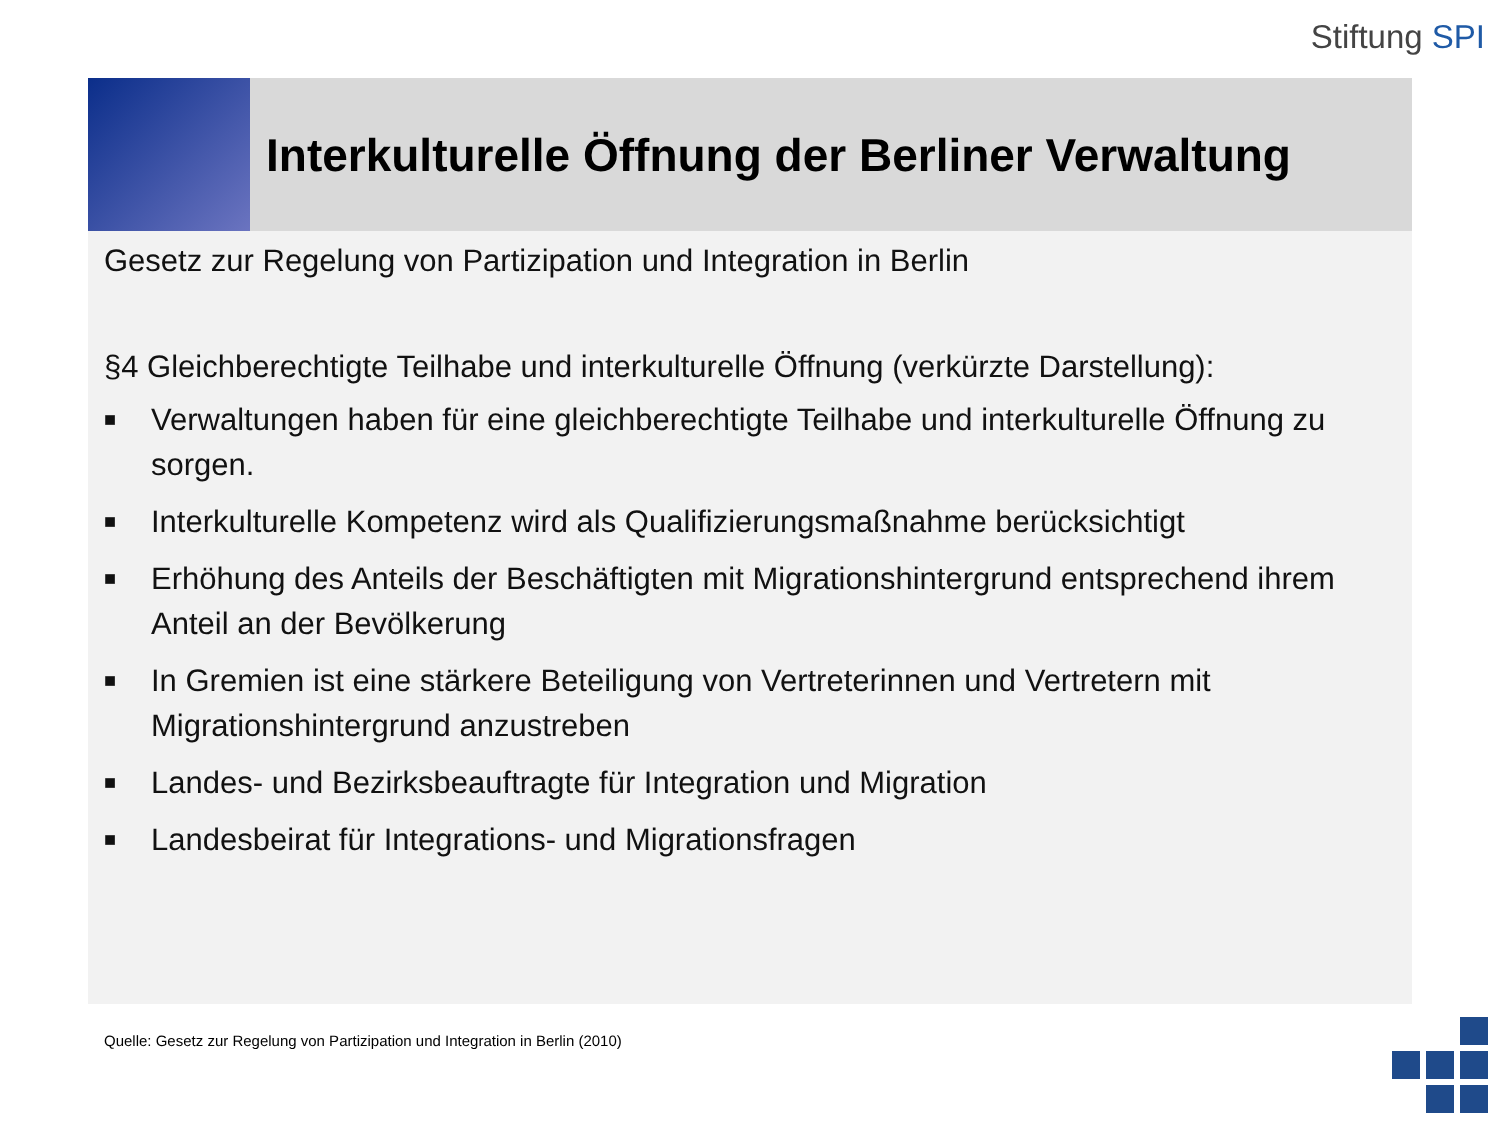Stiftung SPI
Interkulturelle Öffnung der Berliner Verwaltung
Gesetz zur Regelung von Partizipation und Integration in Berlin
§4 Gleichberechtigte Teilhabe und interkulturelle Öffnung (verkürzte Darstellung):
■ Verwaltungen haben für eine gleichberechtigte Teilhabe und interkulturelle Öffnung zu sorgen.
■ Interkulturelle Kompetenz wird als Qualifizierungsmaßnahme berücksichtigt
■ Erhöhung des Anteils der Beschäftigten mit Migrationshintergrund entsprechend ihrem Anteil an der Bevölkerung
■ In Gremien ist eine stärkere Beteiligung von Vertreterinnen und Vertretern mit Migrationshintergrund anzustreben
■ Landes- und Bezirksbeauftragte für Integration und Migration
■ Landesbeirat für Integrations- und Migrationsfragen
Quelle: Gesetz zur Regelung von Partizipation und Integration in Berlin (2010)